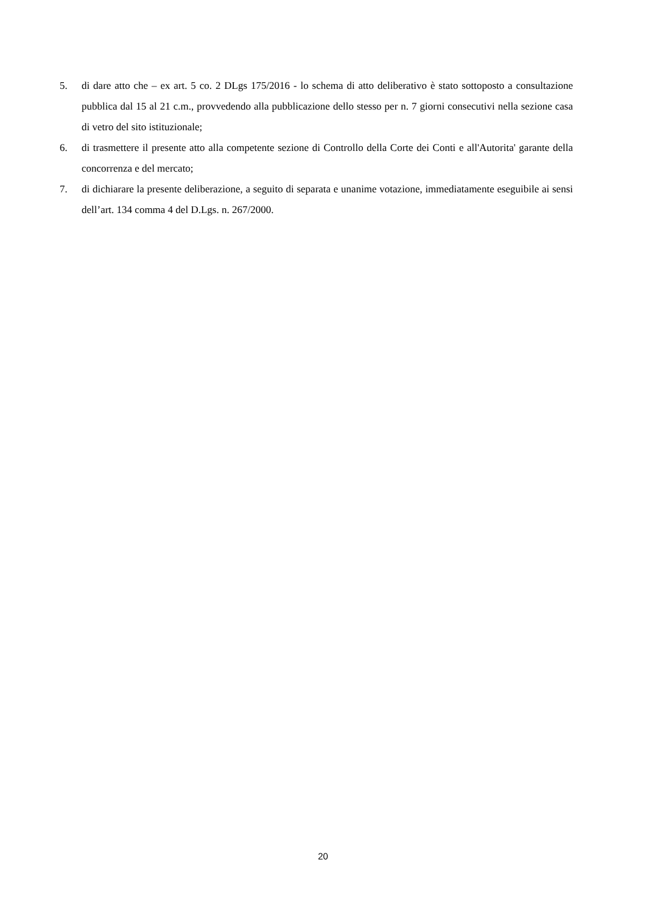5. di dare atto che – ex art. 5 co. 2 DLgs 175/2016 - lo schema di atto deliberativo è stato sottoposto a consultazione pubblica dal 15 al 21 c.m., provvedendo alla pubblicazione dello stesso per n. 7 giorni consecutivi nella sezione casa di vetro del sito istituzionale;
6. di trasmettere il presente atto alla competente sezione di Controllo della Corte dei Conti e all'Autorita' garante della concorrenza e del mercato;
7. di dichiarare la presente deliberazione, a seguito di separata e unanime votazione, immediatamente eseguibile ai sensi dell’art. 134 comma 4 del D.Lgs. n. 267/2000.
20